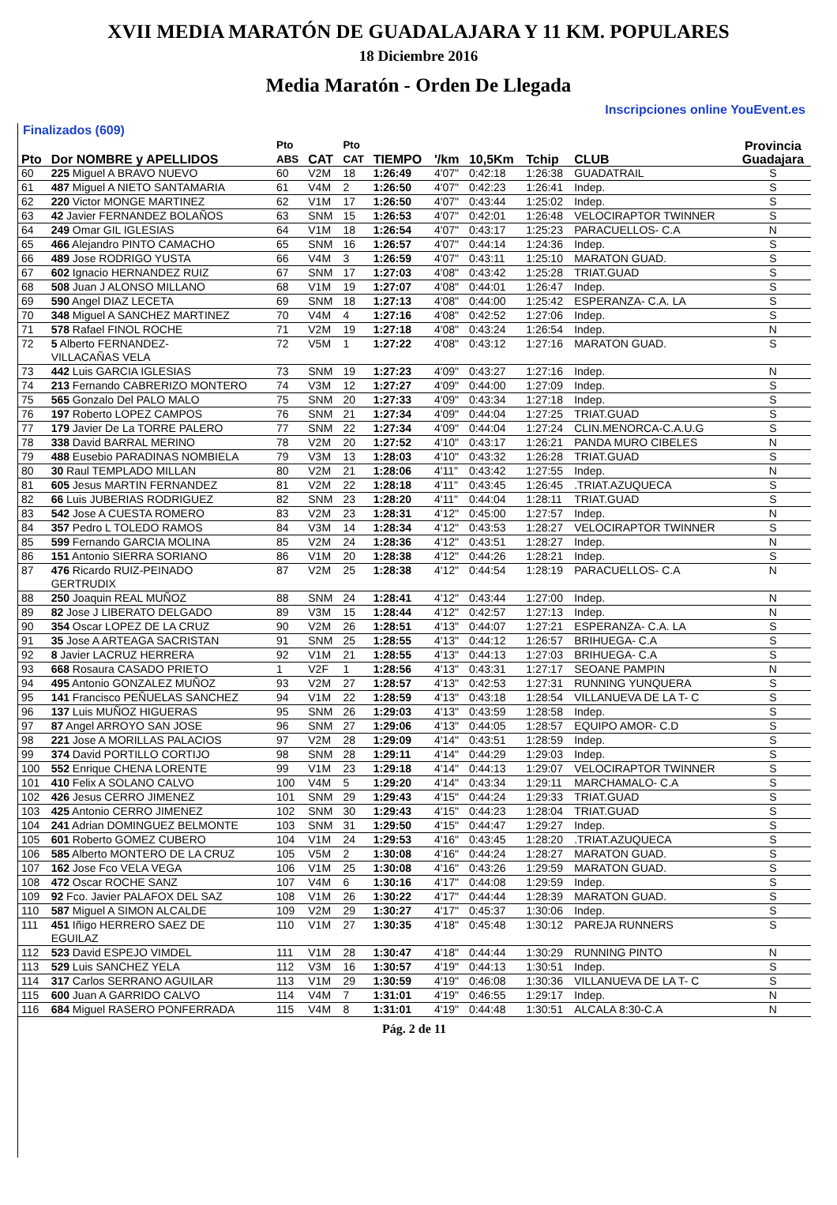XVII MEDIA MARATÓN DE GUADALAJARA Y 11 KM. POPULARES
18 Diciembre 2016
Media Maratón - Orden De Llegada
Inscripciones online YouEvent.es
Finalizados (609)
| Pto | Dor NOMBRE y APELLIDOS | Pto ABS | CAT | Pto CAT | TIEMPO | '/km | 10,5Km | Tchip | CLUB | Provincia Guadajara |
| --- | --- | --- | --- | --- | --- | --- | --- | --- | --- | --- |
| 60 | 225 Miguel A BRAVO NUEVO | 60 | V2M | 18 | 1:26:49 | 4'07" | 0:42:18 | 1:26:38 | GUADATRAIL | S |
| 61 | 487 Miguel A NIETO SANTAMARIA | 61 | V4M | 2 | 1:26:50 | 4'07" | 0:42:23 | 1:26:41 | Indep. | S |
| 62 | 220 Victor MONGE MARTINEZ | 62 | V1M | 17 | 1:26:50 | 4'07" | 0:43:44 | 1:25:02 | Indep. | S |
| 63 | 42 Javier FERNANDEZ BOLAÑOS | 63 | SNM | 15 | 1:26:53 | 4'07" | 0:42:01 | 1:26:48 | VELOCIRAPTOR TWINNER | S |
| 64 | 249 Omar GIL IGLESIAS | 64 | V1M | 18 | 1:26:54 | 4'07" | 0:43:17 | 1:25:23 | PARACUELLOS- C.A | N |
| 65 | 466 Alejandro PINTO CAMACHO | 65 | SNM | 16 | 1:26:57 | 4'07" | 0:44:14 | 1:24:36 | Indep. | S |
| 66 | 489 Jose RODRIGO YUSTA | 66 | V4M | 3 | 1:26:59 | 4'07" | 0:43:11 | 1:25:10 | MARATON GUAD. | S |
| 67 | 602 Ignacio HERNANDEZ RUIZ | 67 | SNM | 17 | 1:27:03 | 4'08" | 0:43:42 | 1:25:28 | TRIAT.GUAD | S |
| 68 | 508 Juan J ALONSO MILLANO | 68 | V1M | 19 | 1:27:07 | 4'08" | 0:44:01 | 1:26:47 | Indep. | S |
| 69 | 590 Angel DIAZ LECETA | 69 | SNM | 18 | 1:27:13 | 4'08" | 0:44:00 | 1:25:42 | ESPERANZA- C.A. LA | S |
| 70 | 348 Miguel A SANCHEZ MARTINEZ | 70 | V4M | 4 | 1:27:16 | 4'08" | 0:42:52 | 1:27:06 | Indep. | S |
| 71 | 578 Rafael FINOL ROCHE | 71 | V2M | 19 | 1:27:18 | 4'08" | 0:43:24 | 1:26:54 | Indep. | N |
| 72 | 5 Alberto FERNANDEZ- VILLACAÑAS VELA | 72 | V5M | 1 | 1:27:22 | 4'08" | 0:43:12 | 1:27:16 | MARATON GUAD. | S |
| 73 | 442 Luis GARCIA IGLESIAS | 73 | SNM | 19 | 1:27:23 | 4'09" | 0:43:27 | 1:27:16 | Indep. | N |
| 74 | 213 Fernando CABRERIZO MONTERO | 74 | V3M | 12 | 1:27:27 | 4'09" | 0:44:00 | 1:27:09 | Indep. | S |
| 75 | 565 Gonzalo Del PALO MALO | 75 | SNM | 20 | 1:27:33 | 4'09" | 0:43:34 | 1:27:18 | Indep. | S |
| 76 | 197 Roberto LOPEZ CAMPOS | 76 | SNM | 21 | 1:27:34 | 4'09" | 0:44:04 | 1:27:25 | TRIAT.GUAD | S |
| 77 | 179 Javier De La TORRE PALERO | 77 | SNM | 22 | 1:27:34 | 4'09" | 0:44:04 | 1:27:24 | CLIN.MENORCA-C.A.U.G | S |
| 78 | 338 David BARRAL MERINO | 78 | V2M | 20 | 1:27:52 | 4'10" | 0:43:17 | 1:26:21 | PANDA MURO CIBELES | N |
| 79 | 488 Eusebio PARADINAS NOMBIELA | 79 | V3M | 13 | 1:28:03 | 4'10" | 0:43:32 | 1:26:28 | TRIAT.GUAD | S |
| 80 | 30 Raul TEMPLADO MILLAN | 80 | V2M | 21 | 1:28:06 | 4'11" | 0:43:42 | 1:27:55 | Indep. | N |
| 81 | 605 Jesus MARTIN FERNANDEZ | 81 | V2M | 22 | 1:28:18 | 4'11" | 0:43:45 | 1:26:45 | .TRIAT.AZUQUECA | S |
| 82 | 66 Luis JUBERIAS RODRIGUEZ | 82 | SNM | 23 | 1:28:20 | 4'11" | 0:44:04 | 1:28:11 | TRIAT.GUAD | S |
| 83 | 542 Jose A CUESTA ROMERO | 83 | V2M | 23 | 1:28:31 | 4'12" | 0:45:00 | 1:27:57 | Indep. | N |
| 84 | 357 Pedro L TOLEDO RAMOS | 84 | V3M | 14 | 1:28:34 | 4'12" | 0:43:53 | 1:28:27 | VELOCIRAPTOR TWINNER | S |
| 85 | 599 Fernando GARCIA MOLINA | 85 | V2M | 24 | 1:28:36 | 4'12" | 0:43:51 | 1:28:27 | Indep. | N |
| 86 | 151 Antonio SIERRA SORIANO | 86 | V1M | 20 | 1:28:38 | 4'12" | 0:44:26 | 1:28:21 | Indep. | S |
| 87 | 476 Ricardo RUIZ-PEINADO GERTRUDIX | 87 | V2M | 25 | 1:28:38 | 4'12" | 0:44:54 | 1:28:19 | PARACUELLOS- C.A | N |
| 88 | 250 Joaquin REAL MUÑOZ | 88 | SNM | 24 | 1:28:41 | 4'12" | 0:43:44 | 1:27:00 | Indep. | N |
| 89 | 82 Jose J LIBERATO DELGADO | 89 | V3M | 15 | 1:28:44 | 4'12" | 0:42:57 | 1:27:13 | Indep. | N |
| 90 | 354 Oscar LOPEZ DE LA CRUZ | 90 | V2M | 26 | 1:28:51 | 4'13" | 0:44:07 | 1:27:21 | ESPERANZA- C.A. LA | S |
| 91 | 35 Jose A ARTEAGA SACRISTAN | 91 | SNM | 25 | 1:28:55 | 4'13" | 0:44:12 | 1:26:57 | BRIHUEGA- C.A | S |
| 92 | 8 Javier LACRUZ HERRERA | 92 | V1M | 21 | 1:28:55 | 4'13" | 0:44:13 | 1:27:03 | BRIHUEGA- C.A | S |
| 93 | 668 Rosaura CASADO PRIETO | 1 | V2F | 1 | 1:28:56 | 4'13" | 0:43:31 | 1:27:17 | SEOANE PAMPIN | N |
| 94 | 495 Antonio GONZALEZ MUÑOZ | 93 | V2M | 27 | 1:28:57 | 4'13" | 0:42:53 | 1:27:31 | RUNNING YUNQUERA | S |
| 95 | 141 Francisco PEÑUELAS SANCHEZ | 94 | V1M | 22 | 1:28:59 | 4'13" | 0:43:18 | 1:28:54 | VILLANUEVA DE LA T- C | S |
| 96 | 137 Luis MUÑOZ HIGUERAS | 95 | SNM | 26 | 1:29:03 | 4'13" | 0:43:59 | 1:28:58 | Indep. | S |
| 97 | 87 Angel ARROYO SAN JOSE | 96 | SNM | 27 | 1:29:06 | 4'13" | 0:44:05 | 1:28:57 | EQUIPO AMOR- C.D | S |
| 98 | 221 Jose A MORILLAS PALACIOS | 97 | V2M | 28 | 1:29:09 | 4'14" | 0:43:51 | 1:28:59 | Indep. | S |
| 99 | 374 David PORTILLO CORTIJO | 98 | SNM | 28 | 1:29:11 | 4'14" | 0:44:29 | 1:29:03 | Indep. | S |
| 100 | 552 Enrique CHENA LORENTE | 99 | V1M | 23 | 1:29:18 | 4'14" | 0:44:13 | 1:29:07 | VELOCIRAPTOR TWINNER | S |
| 101 | 410 Felix A SOLANO CALVO | 100 | V4M | 5 | 1:29:20 | 4'14" | 0:43:34 | 1:29:11 | MARCHAMALO- C.A | S |
| 102 | 426 Jesus CERRO JIMENEZ | 101 | SNM | 29 | 1:29:43 | 4'15" | 0:44:24 | 1:29:33 | TRIAT.GUAD | S |
| 103 | 425 Antonio CERRO JIMENEZ | 102 | SNM | 30 | 1:29:43 | 4'15" | 0:44:23 | 1:28:04 | TRIAT.GUAD | S |
| 104 | 241 Adrian DOMINGUEZ BELMONTE | 103 | SNM | 31 | 1:29:50 | 4'15" | 0:44:47 | 1:29:27 | Indep. | S |
| 105 | 601 Roberto GOMEZ CUBERO | 104 | V1M | 24 | 1:29:53 | 4'16" | 0:43:45 | 1:28:20 | .TRIAT.AZUQUECA | S |
| 106 | 585 Alberto MONTERO DE LA CRUZ | 105 | V5M | 2 | 1:30:08 | 4'16" | 0:44:24 | 1:28:27 | MARATON GUAD. | S |
| 107 | 162 Jose Fco VELA VEGA | 106 | V1M | 25 | 1:30:08 | 4'16" | 0:43:26 | 1:29:59 | MARATON GUAD. | S |
| 108 | 472 Oscar ROCHE SANZ | 107 | V4M | 6 | 1:30:16 | 4'17" | 0:44:08 | 1:29:59 | Indep. | S |
| 109 | 92 Fco. Javier PALAFOX DEL SAZ | 108 | V1M | 26 | 1:30:22 | 4'17" | 0:44:44 | 1:28:39 | MARATON GUAD. | S |
| 110 | 587 Miguel A SIMON ALCALDE | 109 | V2M | 29 | 1:30:27 | 4'17" | 0:45:37 | 1:30:06 | Indep. | S |
| 111 | 451 Iñigo HERRERO SAEZ DE EGUILAZ | 110 | V1M | 27 | 1:30:35 | 4'18" | 0:45:48 | 1:30:12 | PAREJA RUNNERS | S |
| 112 | 523 David ESPEJO VIMDEL | 111 | V1M | 28 | 1:30:47 | 4'18" | 0:44:44 | 1:30:29 | RUNNING PINTO | N |
| 113 | 529 Luis SANCHEZ YELA | 112 | V3M | 16 | 1:30:57 | 4'19" | 0:44:13 | 1:30:51 | Indep. | S |
| 114 | 317 Carlos SERRANO AGUILAR | 113 | V1M | 29 | 1:30:59 | 4'19" | 0:46:08 | 1:30:36 | VILLANUEVA DE LA T- C | S |
| 115 | 600 Juan A GARRIDO CALVO | 114 | V4M | 7 | 1:31:01 | 4'19" | 0:46:55 | 1:29:17 | Indep. | N |
| 116 | 684 Miguel RASERO PONFERRADA | 115 | V4M | 8 | 1:31:01 | 4'19" | 0:44:48 | 1:30:51 | ALCALA 8:30-C.A | N |
Pág. 2 de 11